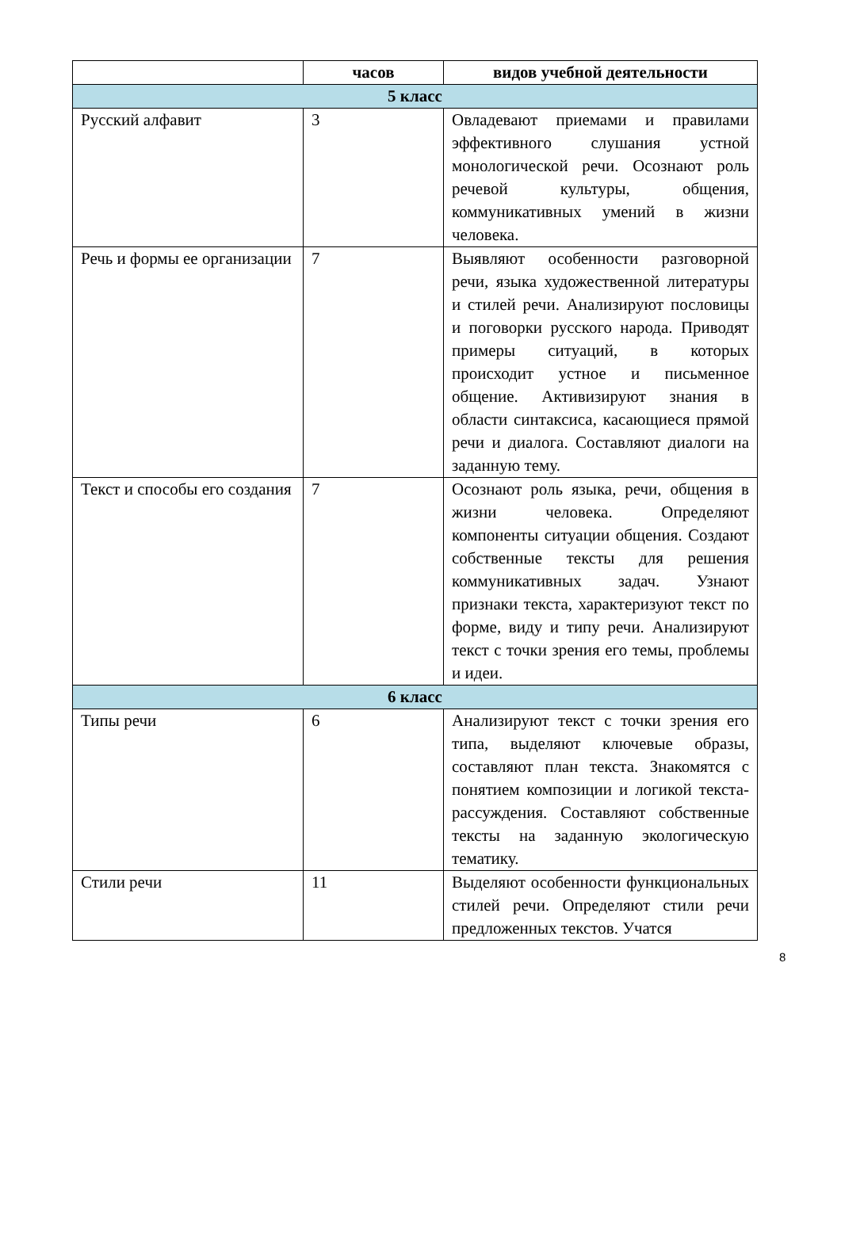| | часов | видов учебной деятельности |
| --- | --- | --- |
| 5 класс | | |
| Русский алфавит | 3 | Овладевают приемами и правилами эффективного слушания устной монологической речи. Осознают роль речевой культуры, общения, коммуникативных умений в жизни человека. |
| Речь и формы ее организации | 7 | Выявляют особенности разговорной речи, языка художественной литературы и стилей речи. Анализируют пословицы и поговорки русского народа. Приводят примеры ситуаций, в которых происходит устное и письменное общение. Активизируют знания в области синтаксиса, касающиеся прямой речи и диалога. Составляют диалоги на заданную тему. |
| Текст и способы его создания | 7 | Осознают роль языка, речи, общения в жизни человека. Определяют компоненты ситуации общения. Создают собственные тексты для решения коммуникативных задач. Узнают признаки текста, характеризуют текст по форме, виду и типу речи. Анализируют текст с точки зрения его темы, проблемы и идеи. |
| 6 класс | | |
| Типы речи | 6 | Анализируют текст с точки зрения его типа, выделяют ключевые образы, составляют план текста. Знакомятся с понятием композиции и логикой текста-рассуждения. Составляют собственные тексты на заданную экологическую тематику. |
| Стили речи | 11 | Выделяют особенности функциональных стилей речи. Определяют стили речи предложенных текстов. Учатся |
8